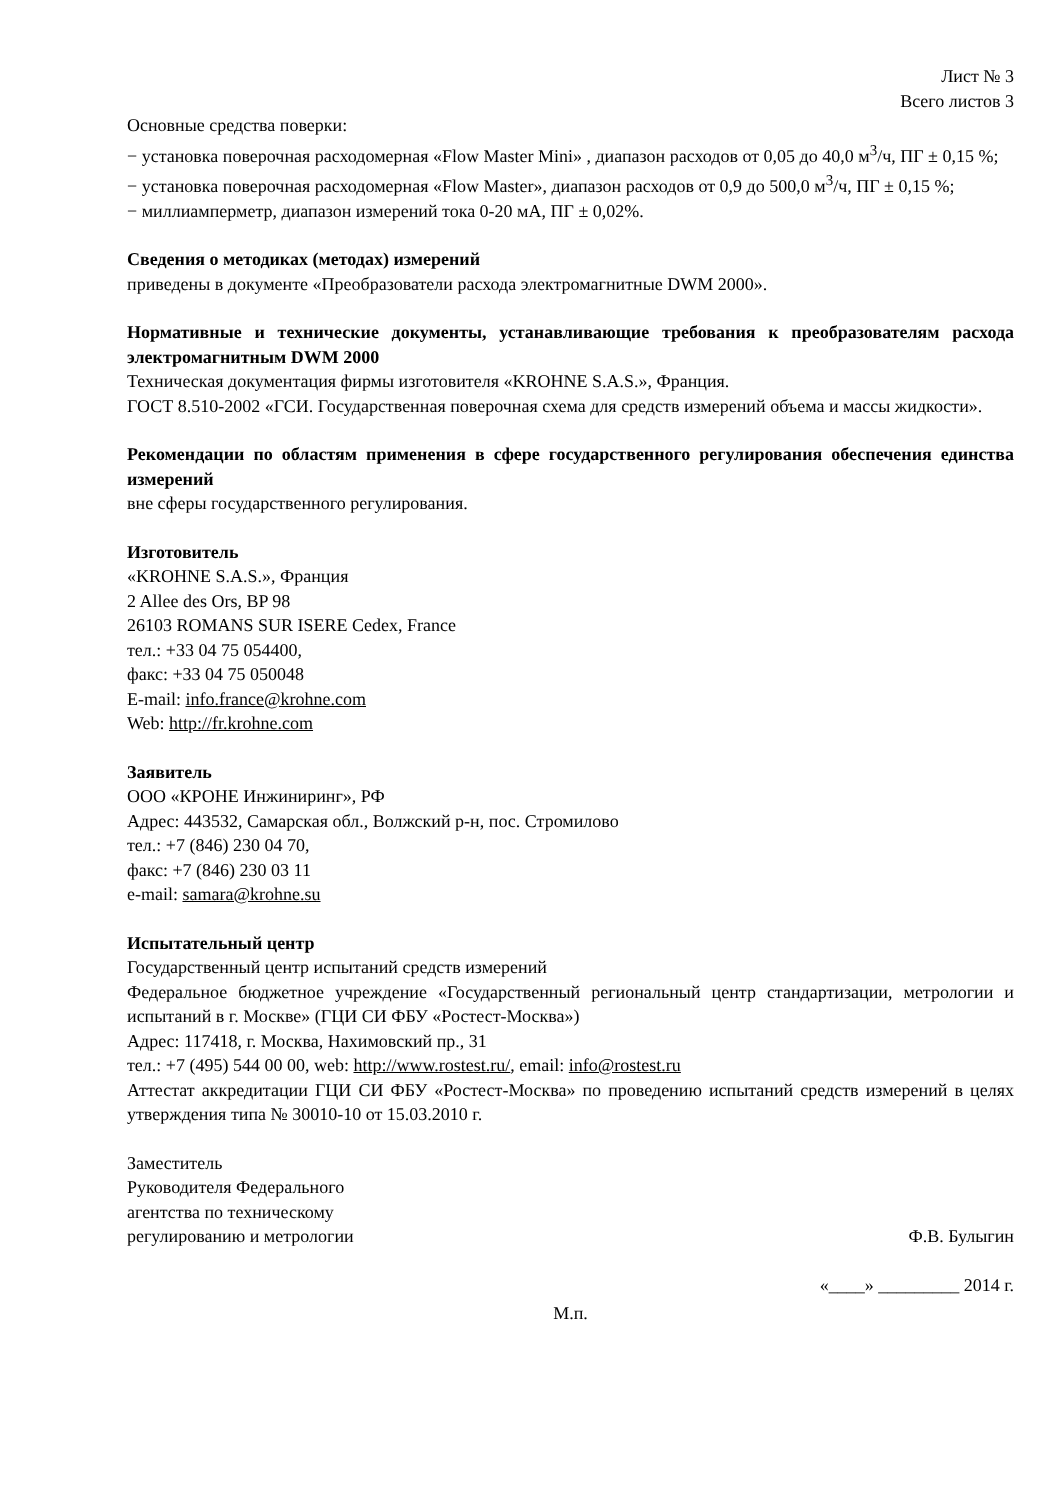Лист № 3
Всего листов 3
Основные средства поверки:
− установка поверочная расходомерная «Flow Master Mini» , диапазон расходов от 0,05 до 40,0 м<sup>3</sup>/ч, ПГ ± 0,15 %;
− установка поверочная расходомерная «Flow Master», диапазон расходов от 0,9 до 500,0 м<sup>3</sup>/ч, ПГ ± 0,15 %;
− миллиамперметр, диапазон измерений тока 0-20 мА, ПГ ± 0,02%.
Сведения о методиках (методах) измерений
приведены в документе «Преобразователи расхода электромагнитные DWM 2000».
Нормативные и технические документы, устанавливающие требования к преобразователям расхода электромагнитным DWM 2000
Техническая документация фирмы изготовителя «KROHNE S.A.S.», Франция.
ГОСТ 8.510-2002 «ГСИ. Государственная поверочная схема для средств измерений объема и массы жидкости».
Рекомендации по областям применения в сфере государственного регулирования обеспечения единства измерений
вне сферы государственного регулирования.
Изготовитель
«KROHNE S.A.S.», Франция
2 Allee des Ors, BP 98
26103 ROMANS SUR ISERE Cedex, France
тел.: +33 04 75 054400,
факс: +33 04 75 050048
E-mail: info.france@krohne.com
Web: http://fr.krohne.com
Заявитель
ООО «КРОНЕ Инжиниринг», РФ
Адрес: 443532, Самарская обл., Волжский р-н, пос. Стромилово
тел.: +7 (846) 230 04 70,
факс: +7 (846) 230 03 11
e-mail: samara@krohne.su
Испытательный центр
Государственный центр испытаний средств измерений
Федеральное бюджетное учреждение «Государственный региональный центр стандартизации, метрологии и испытаний в г. Москве» (ГЦИ СИ ФБУ «Ростест-Москва»)
Адрес: 117418, г. Москва, Нахимовский пр., 31
тел.: +7 (495) 544 00 00, web: http://www.rostest.ru/, email: info@rostest.ru
Аттестат аккредитации ГЦИ СИ ФБУ «Ростест-Москва» по проведению испытаний средств измерений в целях утверждения типа № 30010-10 от 15.03.2010 г.
Заместитель
Руководителя Федерального
агентства по техническому
регулированию и метрологии Ф.В. Булыгин
«____» _________ 2014 г.
М.п.